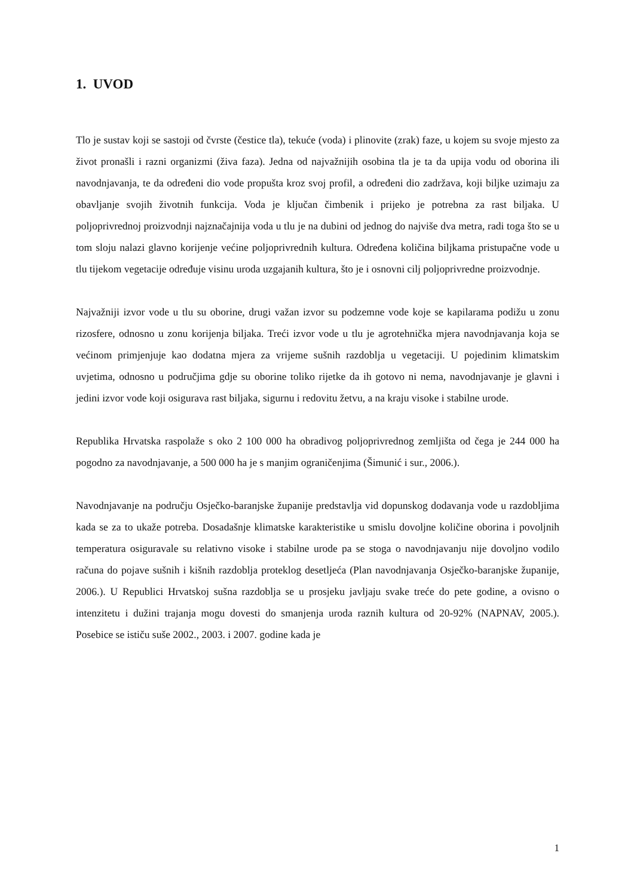1. UVOD
Tlo je sustav koji se sastoji od čvrste (čestice tla), tekuće (voda) i plinovite (zrak) faze, u kojem su svoje mjesto za život pronašli i razni organizmi (živa faza). Jedna od najvažnijih osobina tla je ta da upija vodu od oborina ili navodnjavanja, te da određeni dio vode propušta kroz svoj profil, a određeni dio zadržava, koji biljke uzimaju za obavljanje svojih životnih funkcija. Voda je ključan čimbenik i prijeko je potrebna za rast biljaka. U poljoprivrednoj proizvodnji najznačajnija voda u tlu je na dubini od jednog do najviše dva metra, radi toga što se u tom sloju nalazi glavno korijenje većine poljoprivrednih kultura. Određena količina biljkama pristupačne vode u tlu tijekom vegetacije određuje visinu uroda uzgajanih kultura, što je i osnovni cilj poljoprivredne proizvodnje.
Najvažniji izvor vode u tlu su oborine, drugi važan izvor su podzemne vode koje se kapilarama podižu u zonu rizosfere, odnosno u zonu korijenja biljaka. Treći izvor vode u tlu je agrotehnička mjera navodnjavanja koja se većinom primjenjuje kao dodatna mjera za vrijeme sušnih razdoblja u vegetaciji. U pojedinim klimatskim uvjetima, odnosno u područjima gdje su oborine toliko rijetke da ih gotovo ni nema, navodnjavanje je glavni i jedini izvor vode koji osigurava rast biljaka, sigurnu i redovitu žetvu, a na kraju visoke i stabilne urode.
Republika Hrvatska raspolaže s oko 2 100 000 ha obradivog poljoprivrednog zemljišta od čega je 244 000 ha pogodno za navodnjavanje, a 500 000 ha je s manjim ograničenjima (Šimunić i sur., 2006.).
Navodnjavanje na području Osječko-baranjske županije predstavlja vid dopunskog dodavanja vode u razdobljima kada se za to ukaže potreba. Dosadašnje klimatske karakteristike u smislu dovoljne količine oborina i povoljnih temperatura osiguravale su relativno visoke i stabilne urode pa se stoga o navodnjavanju nije dovoljno vodilo računa do pojave sušnih i kišnih razdoblja proteklog desetljeća (Plan navodnjavanja Osječko-baranjske županije, 2006.). U Republici Hrvatskoj sušna razdoblja se u prosjeku javljaju svake treće do pete godine, a ovisno o intenzitetu i dužini trajanja mogu dovesti do smanjenja uroda raznih kultura od 20-92% (NAPNAV, 2005.). Posebice se ističu suše 2002., 2003. i 2007. godine kada je
1